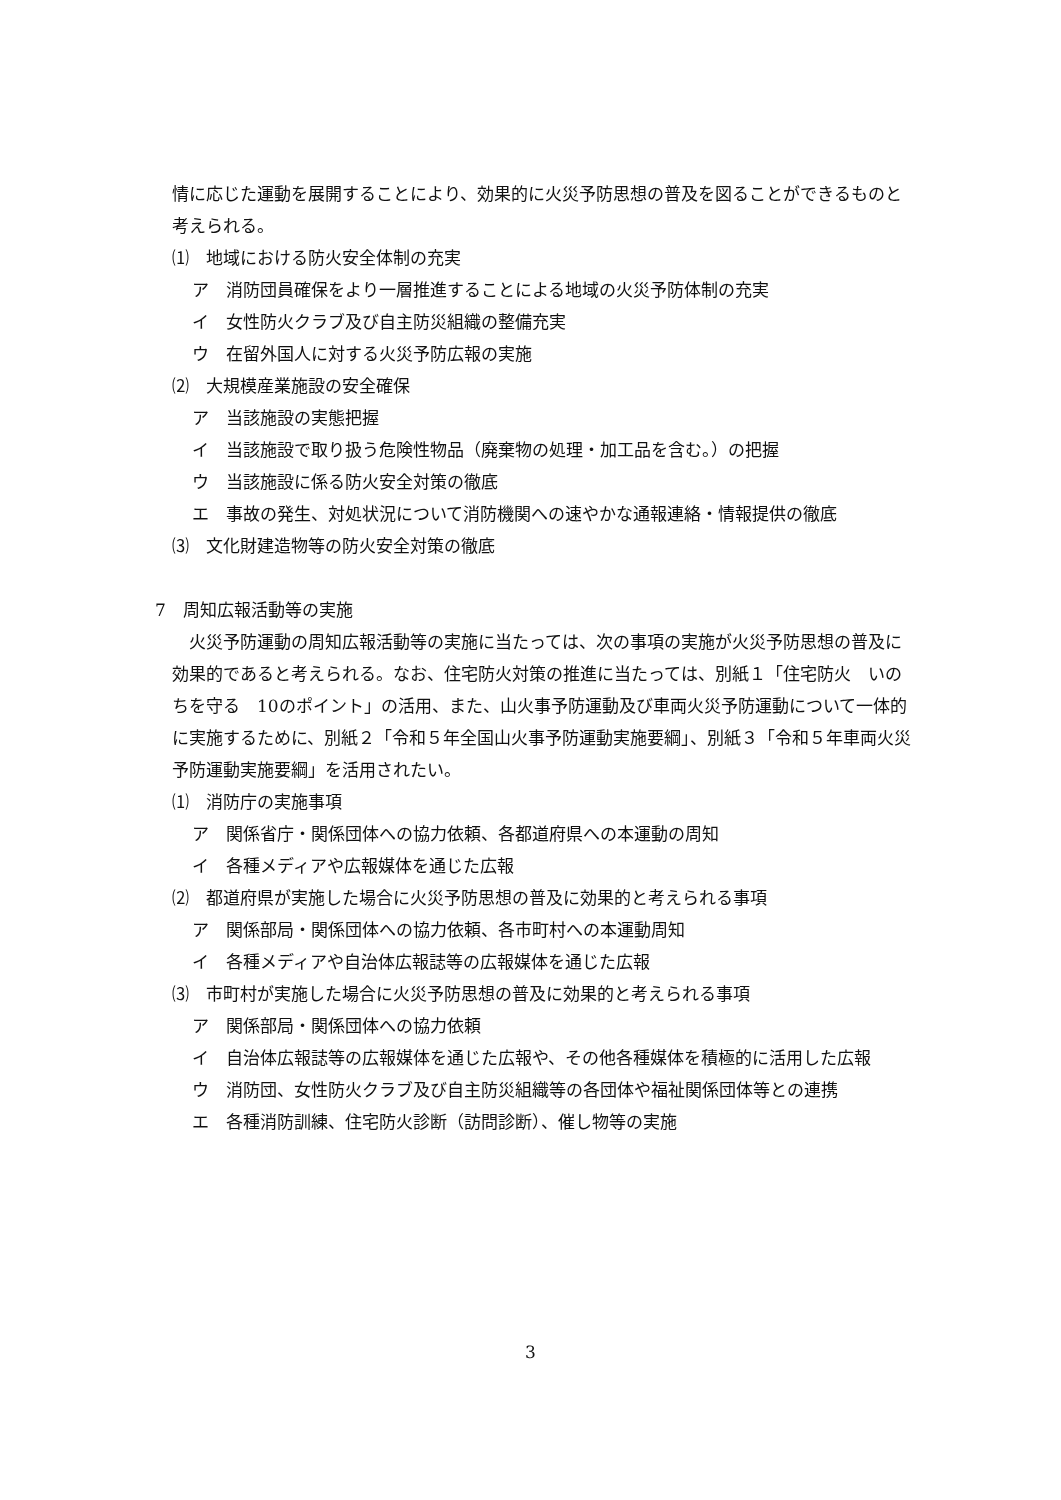情に応じた運動を展開することにより、効果的に火災予防思想の普及を図ることができるものと考えられる。
⑴　地域における防火安全体制の充実
ア　消防団員確保をより一層推進することによる地域の火災予防体制の充実
イ　女性防火クラブ及び自主防災組織の整備充実
ウ　在留外国人に対する火災予防広報の実施
⑵　大規模産業施設の安全確保
ア　当該施設の実態把握
イ　当該施設で取り扱う危険性物品（廃棄物の処理・加工品を含む。）の把握
ウ　当該施設に係る防火安全対策の徹底
エ　事故の発生、対処状況について消防機関への速やかな通報連絡・情報提供の徹底
⑶　文化財建造物等の防火安全対策の徹底
7　周知広報活動等の実施
火災予防運動の周知広報活動等の実施に当たっては、次の事項の実施が火災予防思想の普及に効果的であると考えられる。なお、住宅防火対策の推進に当たっては、別紙１「住宅防火　いのちを守る　10のポイント」の活用、また、山火事予防運動及び車両火災予防運動について一体的に実施するために、別紙２「令和５年全国山火事予防運動実施要綱」、別紙３「令和５年車両火災予防運動実施要綱」を活用されたい。
⑴　消防庁の実施事項
ア　関係省庁・関係団体への協力依頼、各都道府県への本運動の周知
イ　各種メディアや広報媒体を通じた広報
⑵　都道府県が実施した場合に火災予防思想の普及に効果的と考えられる事項
ア　関係部局・関係団体への協力依頼、各市町村への本運動周知
イ　各種メディアや自治体広報誌等の広報媒体を通じた広報
⑶　市町村が実施した場合に火災予防思想の普及に効果的と考えられる事項
ア　関係部局・関係団体への協力依頼
イ　自治体広報誌等の広報媒体を通じた広報や、その他各種媒体を積極的に活用した広報
ウ　消防団、女性防火クラブ及び自主防災組織等の各団体や福祉関係団体等との連携
エ　各種消防訓練、住宅防火診断（訪問診断）、催し物等の実施
3